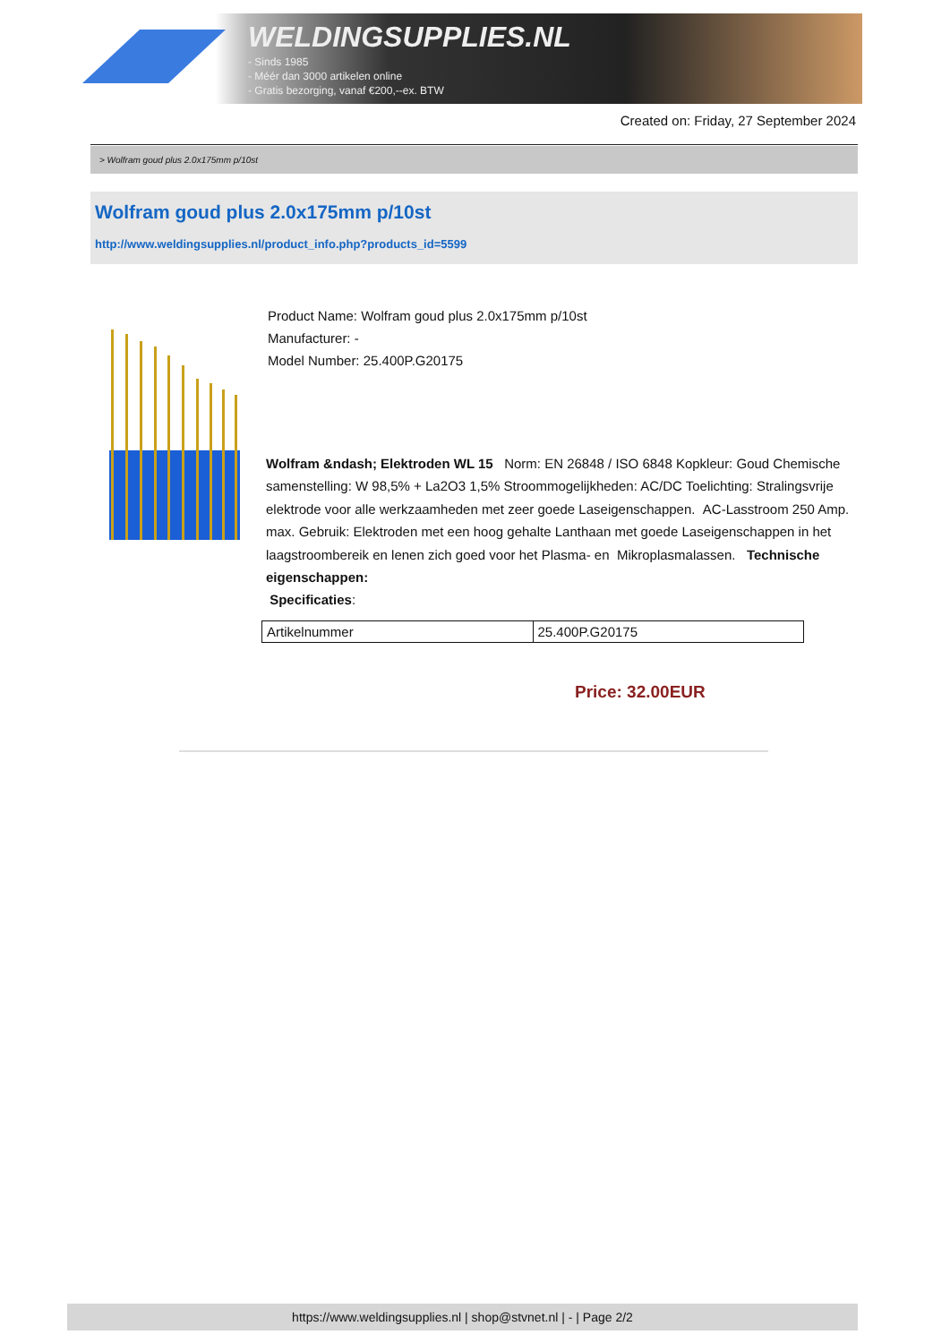WELDINGSUPPLIES.NL
- Sinds 1985
- Méér dan 3000 artikelen online
- Gratis bezorging, vanaf €200,--ex. BTW
Created on: Friday, 27 September 2024
> Wolfram goud plus 2.0x175mm p/10st
Wolfram goud plus 2.0x175mm p/10st
http://www.weldingsupplies.nl/product_info.php?products_id=5599
Product Name: Wolfram goud plus 2.0x175mm p/10st
Manufacturer: -
Model Number: 25.400P.G20175
Wolfram &ndash; Elektroden WL 15 Norm: EN 26848 / ISO 6848 Kopkleur: Goud Chemische samenstelling: W 98,5% + La2O3 1,5% Stroommogelijkheden: AC/DC Toelichting: Stralingsvrije elektrode voor alle werkzaamheden met zeer goede Laseigenschappen. AC-Lasstroom 250 Amp. max. Gebruik: Elektroden met een hoog gehalte Lanthaan met goede Laseigenschappen in het laagstroombereik en lenen zich goed voor het Plasma- en Mikroplasmalassen. Technische eigenschappen:
Specificaties:
| Artikelnummer | 25.400P.G20175 |
Price: 32.00EUR
https://www.weldingsupplies.nl | shop@stvnet.nl | - | Page 2/2